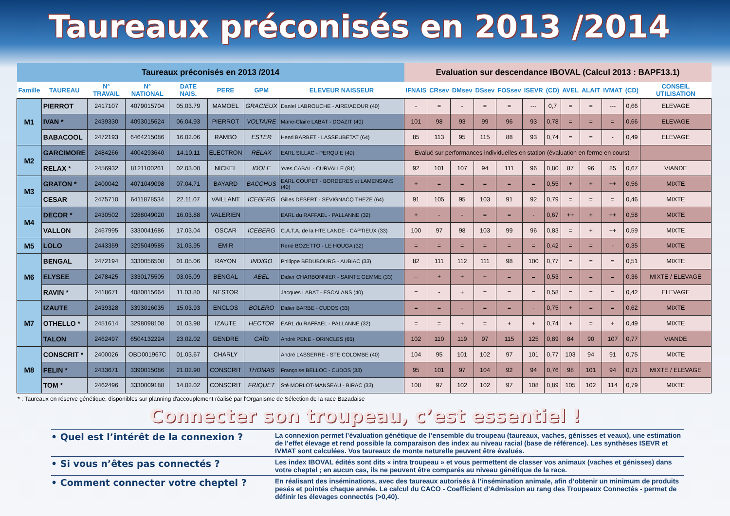Taureaux préconisés en 2013 /2014
| Taureaux préconisés en 2013 /2014 | | | | | | | | Evaluation sur descendance IBOVAL (Calcul 2013 : BAPF13.1) | | | | | | | | | | | |
| --- | --- | --- | --- | --- | --- | --- | --- | --- | --- | --- | --- | --- | --- | --- | --- | --- | --- | --- | --- |
| Famille | TAUREAU | N° TRAVAIL | N° NATIONAL | DATE NAIS. | PERE | GPM | ELEVEUR NAISSEUR | IFNAIS | CRsev | DMsev | DSsev | FOSsev | ISEVR | (CD) | AVEL | ALAIT | IVMAT | (CD) | CONSEIL UTILISATION |
| M1 | PIERROT | 2417107 | 4079015704 | 05.03.79 | MAMOEL | GRACIEUX | Daniel LABROUCHE - AIRE/ADOUR (40) | - | = | - | = | = | --- | 0,7 | = | = | --- | 0,66 | ELEVAGE |
| | IVAN * | 2439330 | 4093015624 | 06.04.93 | PIERROT | VOLTAIRE | Marie-Claire LABAT - DOAZIT (40) | 101 | 98 | 93 | 99 | 96 | 93 | 0,78 | = | = | = | 0,66 | ELEVAGE |
| | BABACOOL | 2472193 | 6464215086 | 16.02.06 | RAMBO | ESTER | Henri BARBET - LASSEUBETAT (64) | 85 | 113 | 95 | 115 | 88 | 93 | 0,74 | = | = | - | 0,49 | ELEVAGE |
| M2 | GARCIMORE | 2484266 | 4004293640 | 14.10.11 | ELECTRON | RELAX | EARL SILLAC - PERQUIE (40) | Evalué sur performances individuelles en station (évaluation en ferme en cours) | | | | | | | | | | | |
| | RELAX * | 2456932 | 8121100261 | 02.03.00 | NICKEL | IDOLE | Yves CABAL - CURVALLE (81) | 92 | 101 | 107 | 94 | 111 | 96 | 0,80 | 87 | 96 | 85 | 0,67 | VIANDE |
| M3 | GRATON * | 2400042 | 4071049098 | 07.04.71 | BAYARD | BACCHUS | EARL COUPET - BORDERES et LAMENSANS (40) | + | = | = | = | = | = | 0,55 | + | + | ++ | 0,56 | MIXTE |
| | CESAR | 2475710 | 6411878534 | 22.11.07 | VAILLANT | ICEBERG | Gilles DESERT - SEVIGNACQ THEZE (64) | 91 | 105 | 95 | 103 | 91 | 92 | 0,79 | = | = | = | 0,46 | MIXTE |
| M4 | DECOR * | 2430502 | 3288049020 | 16.03.88 | VALERIEN | | EARL du RAFFAEL - PALLANNE (32) | + | - | - | = | = | - | 0,67 | ++ | + | ++ | 0,58 | MIXTE |
| | VALLON | 2467995 | 3330041686 | 17.03.04 | OSCAR | ICEBERG | C.A.T.A. de la HTE LANDE - CAPTIEUX (33) | 100 | 97 | 98 | 103 | 99 | 96 | 0,83 | = | + | ++ | 0,59 | MIXTE |
| M5 | LOLO | 2443359 | 3295049585 | 31.03.95 | EMIR | | René BOZETTO - LE HOUGA (32) | = | = | = | = | = | = | 0,42 | = | = | - | 0,35 | MIXTE |
| M6 | BENGAL | 2472194 | 3330056508 | 01.05.06 | RAYON | INDIGO | Philippe BEDUBOURG - AUBIAC (33) | 82 | 111 | 112 | 111 | 98 | 100 | 0,77 | = | = | = | 0,51 | MIXTE |
| | ELYSEE | 2478425 | 3330175505 | 03.05.09 | BENGAL | ABEL | Didier CHARBONNIER - SAINTE GEMME (33) | -- | + | + | + | = | = | 0,53 | = | = | = | 0,36 | MIXTE / ELEVAGE |
| | RAVIN * | 2418671 | 4080015664 | 11.03.80 | NESTOR | | Jacques LABAT - ESCALANS (40) | = | - | + | = | = | = | 0,58 | = | = | = | 0,42 | ELEVAGE |
| M7 | IZAUTE | 2439328 | 3393016035 | 15.03.93 | ENCLOS | BOLERO | Didier BARBE - CUDOS (33) | = | = | - | = | = | - | 0,75 | + | = | = | 0,62 | MIXTE |
| | OTHELLO * | 2451614 | 3298098108 | 01.03.98 | IZAUTE | HECTOR | EARL du RAFFAEL - PALLANNE (32) | = | = | + | = | + | + | 0,74 | + | = | + | 0,49 | MIXTE |
| | TALON | 2462497 | 6504132224 | 23.02.02 | GENDRE | CAÏD | André PENE - ORINCLES (65) | 102 | 110 | 119 | 97 | 115 | 125 | 0,89 | 84 | 90 | 107 | 0,77 | VIANDE |
| M8 | CONSCRIT * | 2400026 | OBD001967C | 01.03.67 | CHARLY | | André LASSERRE - STE COLOMBE (40) | 104 | 95 | 101 | 102 | 97 | 101 | 0,77 | 103 | 94 | 91 | 0,75 | MIXTE |
| | FELIN * | 2433671 | 3390015086 | 21.02.90 | CONSCRIT | THOMAS | Françoise BELLOC - CUDOS (33) | 95 | 101 | 97 | 104 | 92 | 94 | 0,76 | 98 | 101 | 94 | 0,71 | MIXTE / ELEVAGE |
| | TOM * | 2462496 | 3330009188 | 14.02.02 | CONSCRIT | FRIQUET | Sté MORLOT-MANSEAU - BIRAC (33) | 108 | 97 | 102 | 102 | 97 | 108 | 0,89 | 105 | 102 | 114 | 0,79 | MIXTE |
* : Taureaux en réserve génétique, disponibles sur planning d'accouplement réalisé par l'Organisme de Sélection de la race Bazadaise
Connecter son troupeau, c’est essentiel !
• Quel est l’intérêt de la connexion ?
La connexion permet l’évaluation génétique de l’ensemble du troupeau (taureaux, vaches, génisses et veaux), une estimation de l’effet élevage et rend possible la comparaison des index au niveau racial (base de référence). Les synthèses ISEVR et IVMAT sont calculées. Vos taureaux de monte naturelle peuvent être évalués.
• Si vous n’êtes pas connectés ?
Les index IBOVAL édités sont dits « intra troupeau » et vous permettent de classer vos animaux (vaches et génisses) dans votre cheptel ; en aucun cas, ils ne peuvent être comparés au niveau génétique de la race.
• Comment connecter votre cheptel ?
En réalisant des inséminations, avec des taureaux autorisés à l’insémination animale, afin d’obtenir un minimum de produits pesés et pointés chaque année. Le calcul du CACO - Coefficient d’Admission au rang des Troupeaux Connectés - permet de définir les élevages connectés (>0,40).